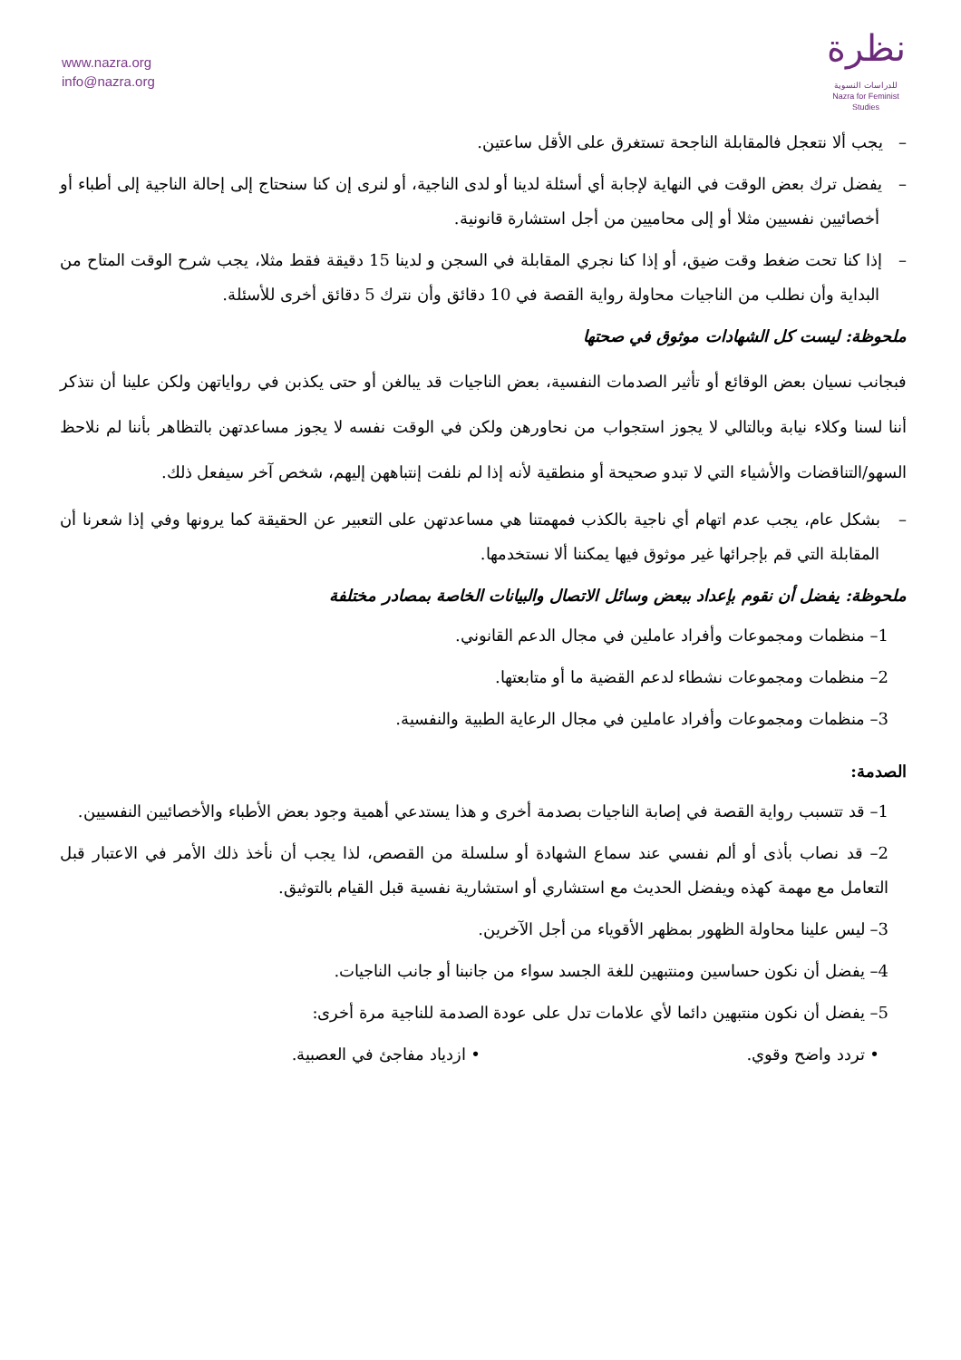www.nazra.org
info@nazra.org
نظرة
للدراسات النسوية
Nazra for Feminist Studies
– يجب ألا نتعجل فالمقابلة الناجحة تستغرق على الأقل ساعتين.
– يفضل ترك بعض الوقت في النهاية لإجابة أي أسئلة لدينا أو لدى الناجية، أو لنرى إن كنا سنحتاج إلى إحالة الناجية إلى أطباء أو أخصائيين نفسيين مثلا أو إلى محاميين من أجل استشارة قانونية.
– إذا كنا تحت ضغط وقت ضيق، أو إذا كنا نجري المقابلة في السجن و لدينا 15 دقيقة فقط مثلا، يجب شرح الوقت المتاح من البداية وأن نطلب من الناجيات محاولة رواية القصة في 10 دقائق وأن نترك 5 دقائق أخرى للأسئلة.
ملحوظة: ليست كل الشهادات موثوق في صحتها
فبجانب نسيان بعض الوقائع أو تأثير الصدمات النفسية، بعض الناجيات قد يبالغن أو حتى يكذبن في رواياتهن ولكن علينا أن نتذكر أننا لسنا وكلاء نيابة وبالتالي لا يجوز استجواب من نحاورهن ولكن في الوقت نفسه لا يجوز مساعدتهن بالتظاهر بأننا لم نلاحظ السهو/التناقضات والأشياء التي لا تبدو صحيحة أو منطقية لأنه إذا لم نلفت إنتباههن إليهم، شخص آخر سيفعل ذلك.
– بشكل عام، يجب عدم اتهام أي ناجية بالكذب فمهمتنا هي مساعدتهن على التعبير عن الحقيقة كما يرونها وفي إذا شعرنا أن المقابلة التي قم بإجرائها غير موثوق فيها يمكننا ألا نستخدمها.
ملحوظة: يفضل أن نقوم بإعداد ببعض وسائل الاتصال والبيانات الخاصة بمصادر مختلفة
1– منظمات ومجموعات وأفراد عاملين في مجال الدعم القانوني.
2– منظمات ومجموعات نشطاء لدعم القضية ما أو متابعتها.
3– منظمات ومجموعات وأفراد عاملين في مجال الرعاية الطبية والنفسية.
الصدمة:
1– قد تتسبب رواية القصة في إصابة الناجيات بصدمة أخرى و هذا يستدعي أهمية وجود بعض الأطباء والأخصائيين النفسيين.
2– قد نصاب بأذى أو ألم نفسي عند سماع الشهادة أو سلسلة من القصص، لذا يجب أن نأخذ ذلك الأمر في الاعتبار قبل التعامل مع مهمة كهذه ويفضل الحديث مع استشاري أو استشارية نفسية قبل القيام بالتوثيق.
3– ليس علينا محاولة الظهور بمظهر الأقوياء من أجل الآخرين.
4– يفضل أن نكون حساسين ومنتبهين للغة الجسد سواء من جانبنا أو جانب الناجيات.
5– يفضل أن نكون منتبهين دائما لأي علامات تدل على عودة الصدمة للناجية مرة أخرى:
• تردد واضح وقوي. • ازدياد مفاجئ في العصبية.